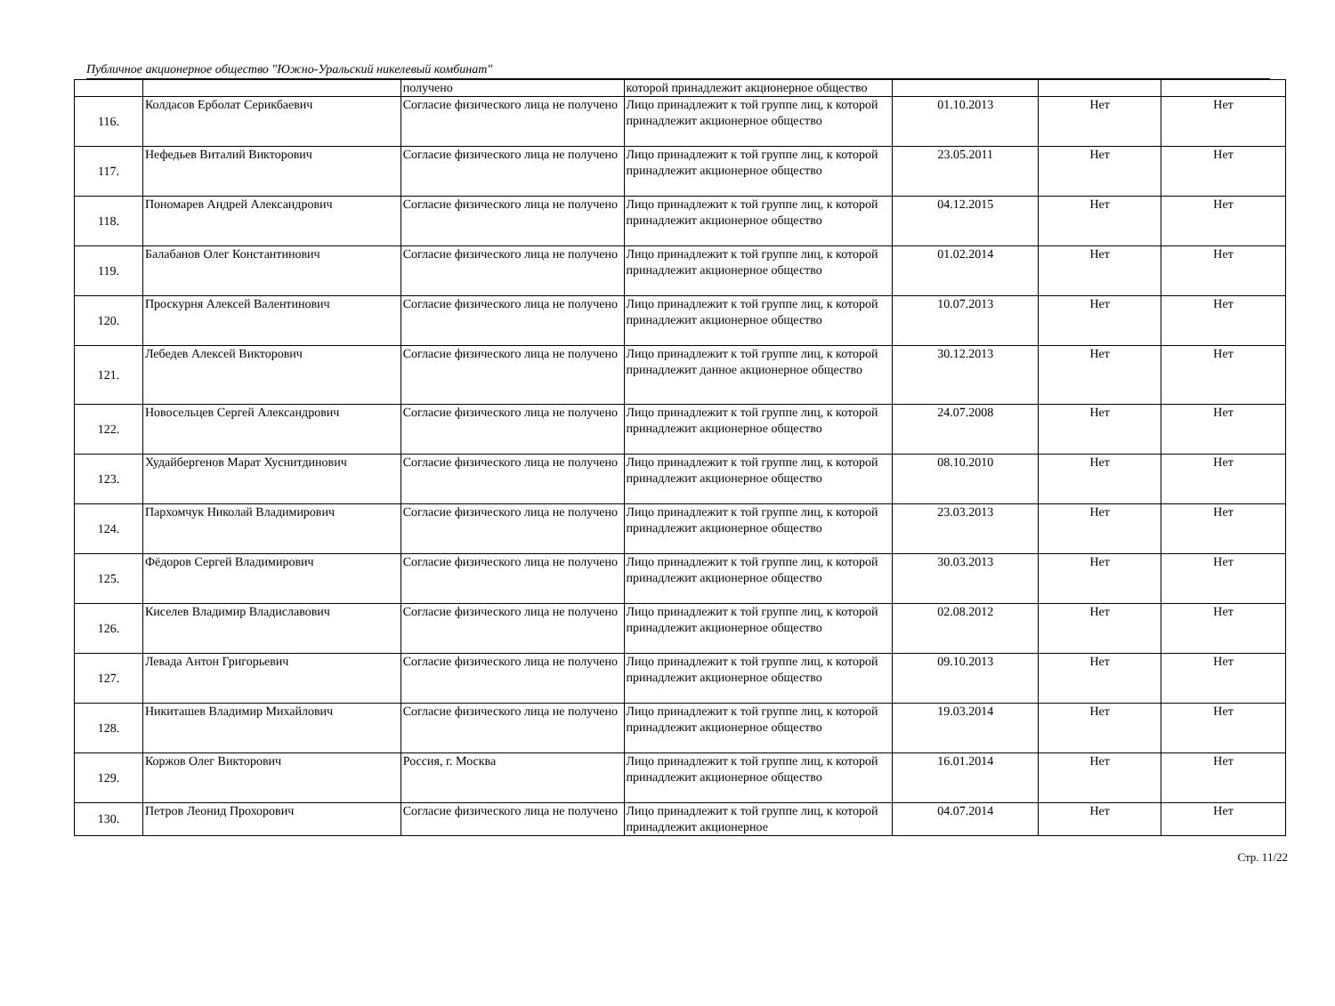Публичное акционерное общество "Южно-Уральский никелевый комбинат"
| | | получено | которой принадлежит акционерное общество | | | |
| 116. | Колдасов Ерболат Серикбаевич | Согласие физического лица не получено | Лицо принадлежит к той группе лиц, к которой принадлежит акционерное общество | 01.10.2013 | Нет | Нет |
| 117. | Нефедьев Виталий Викторович | Согласие физического лица не получено | Лицо принадлежит к той группе лиц, к которой принадлежит акционерное общество | 23.05.2011 | Нет | Нет |
| 118. | Пономарев Андрей Александрович | Согласие физического лица не получено | Лицо принадлежит к той группе лиц, к которой принадлежит акционерное общество | 04.12.2015 | Нет | Нет |
| 119. | Балабанов Олег Константинович | Согласие физического лица не получено | Лицо принадлежит к той группе лиц, к которой принадлежит акционерное общество | 01.02.2014 | Нет | Нет |
| 120. | Проскурня Алексей Валентинович | Согласие физического лица не получено | Лицо принадлежит к той группе лиц, к которой принадлежит акционерное общество | 10.07.2013 | Нет | Нет |
| 121. | Лебедев Алексей Викторович | Согласие физического лица не получено | Лицо принадлежит к той группе лиц, к которой принадлежит данное акционерное общество | 30.12.2013 | Нет | Нет |
| 122. | Новосельцев Сергей Александрович | Согласие физического лица не получено | Лицо принадлежит к той группе лиц, к которой принадлежит акционерное общество | 24.07.2008 | Нет | Нет |
| 123. | Худайбергенов Марат Хуснитдинович | Согласие физического лица не получено | Лицо принадлежит к той группе лиц, к которой принадлежит акционерное общество | 08.10.2010 | Нет | Нет |
| 124. | Пархомчук Николай Владимирович | Согласие физического лица не получено | Лицо принадлежит к той группе лиц, к которой принадлежит акционерное общество | 23.03.2013 | Нет | Нет |
| 125. | Фёдоров Сергей Владимирович | Согласие физического лица не получено | Лицо принадлежит к той группе лиц, к которой принадлежит акционерное общество | 30.03.2013 | Нет | Нет |
| 126. | Киселев Владимир Владиславович | Согласие физического лица не получено | Лицо принадлежит к той группе лиц, к которой принадлежит акционерное общество | 02.08.2012 | Нет | Нет |
| 127. | Левада Антон Григорьевич | Согласие физического лица не получено | Лицо принадлежит к той группе лиц, к которой принадлежит акционерное общество | 09.10.2013 | Нет | Нет |
| 128. | Никиташев Владимир Михайлович | Согласие физического лица не получено | Лицо принадлежит к той группе лиц, к которой принадлежит акционерное общество | 19.03.2014 | Нет | Нет |
| 129. | Коржов Олег Викторович | Россия, г. Москва | Лицо принадлежит к той группе лиц, к которой принадлежит акционерное общество | 16.01.2014 | Нет | Нет |
| 130. | Петров Леонид Прохорович | Согласие физического лица не получено | Лицо принадлежит к той группе лиц, к которой принадлежит акционерное | 04.07.2014 | Нет | Нет |
Стр. 11/22